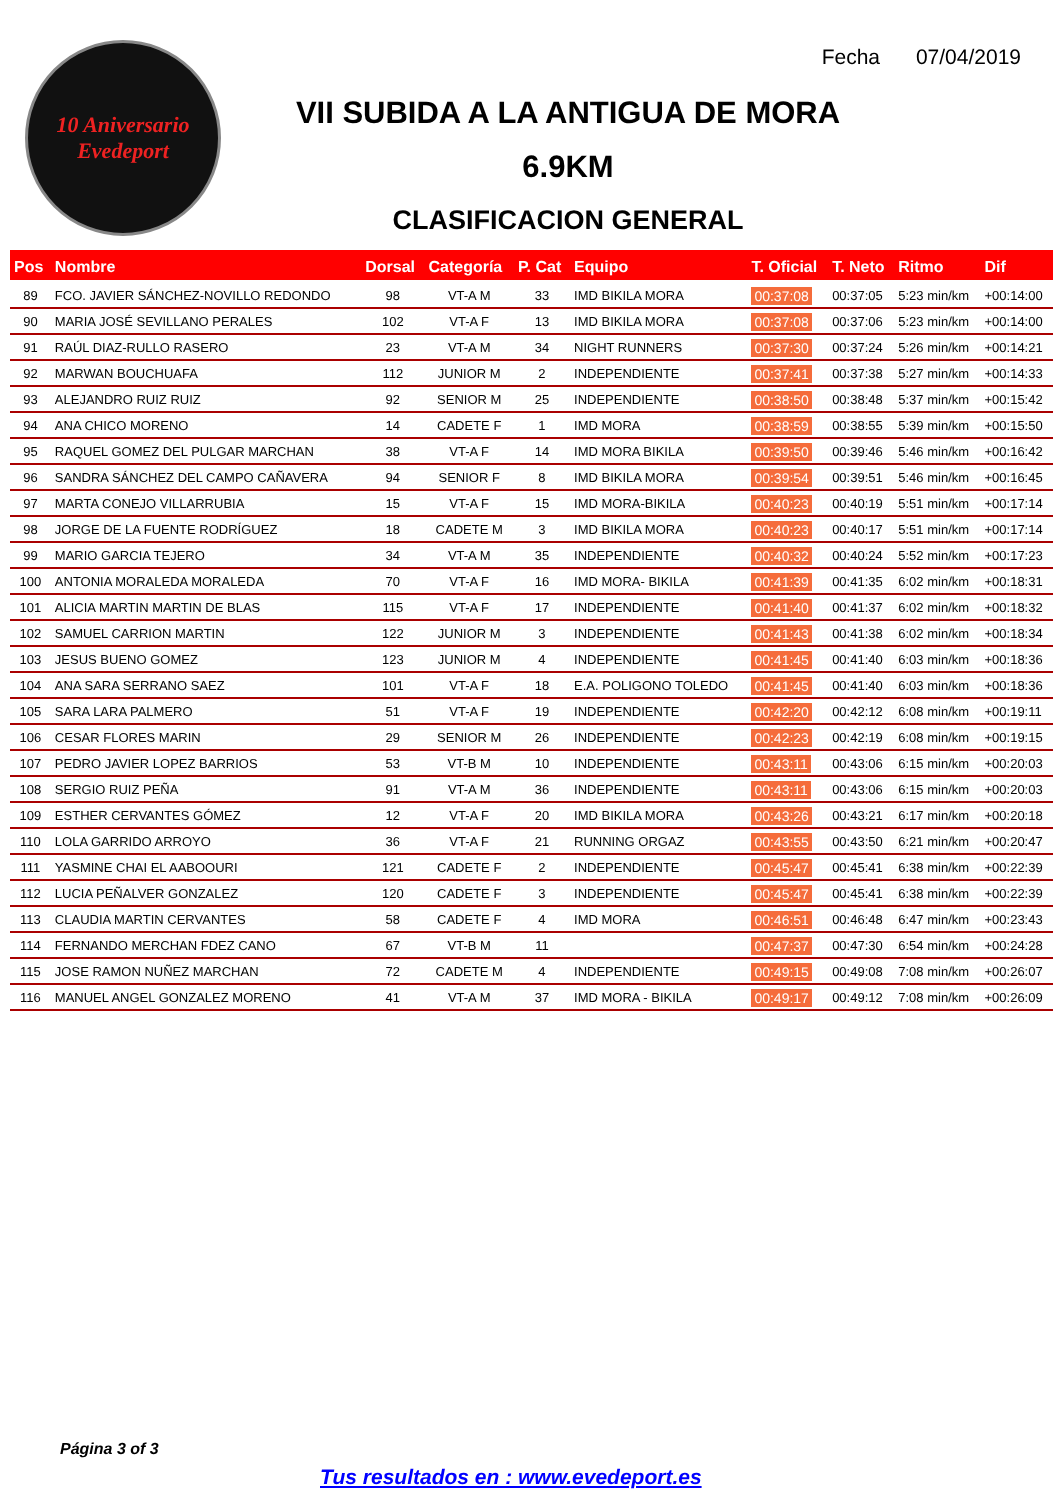10 Aniversario Evedeport
Fecha 07/04/2019
VII SUBIDA A LA ANTIGUA DE MORA
6.9KM
CLASIFICACION GENERAL
| Pos | Nombre | Dorsal | Categoría | P. Cat | Equipo | T. Oficial | T. Neto | Ritmo | Dif |
| --- | --- | --- | --- | --- | --- | --- | --- | --- | --- |
| 89 | FCO. JAVIER SÁNCHEZ-NOVILLO REDONDO | 98 | VT-A M | 33 | IMD BIKILA MORA | 00:37:08 | 00:37:05 | 5:23 min/km | +00:14:00 |
| 90 | MARIA JOSÉ SEVILLANO PERALES | 102 | VT-A F | 13 | IMD BIKILA MORA | 00:37:08 | 00:37:06 | 5:23 min/km | +00:14:00 |
| 91 | RAÚL DIAZ-RULLO RASERO | 23 | VT-A M | 34 | NIGHT RUNNERS | 00:37:30 | 00:37:24 | 5:26 min/km | +00:14:21 |
| 92 | MARWAN BOUCHUAFA | 112 | JUNIOR M | 2 | INDEPENDIENTE | 00:37:41 | 00:37:38 | 5:27 min/km | +00:14:33 |
| 93 | ALEJANDRO RUIZ RUIZ | 92 | SENIOR M | 25 | INDEPENDIENTE | 00:38:50 | 00:38:48 | 5:37 min/km | +00:15:42 |
| 94 | ANA CHICO MORENO | 14 | CADETE F | 1 | IMD MORA | 00:38:59 | 00:38:55 | 5:39 min/km | +00:15:50 |
| 95 | RAQUEL GOMEZ DEL PULGAR MARCHAN | 38 | VT-A F | 14 | IMD MORA BIKILA | 00:39:50 | 00:39:46 | 5:46 min/km | +00:16:42 |
| 96 | SANDRA SÁNCHEZ DEL CAMPO CAÑAVERA | 94 | SENIOR F | 8 | IMD BIKILA MORA | 00:39:54 | 00:39:51 | 5:46 min/km | +00:16:45 |
| 97 | MARTA CONEJO VILLARRUBIA | 15 | VT-A F | 15 | IMD MORA-BIKILA | 00:40:23 | 00:40:19 | 5:51 min/km | +00:17:14 |
| 98 | JORGE DE LA FUENTE RODRÍGUEZ | 18 | CADETE M | 3 | IMD BIKILA MORA | 00:40:23 | 00:40:17 | 5:51 min/km | +00:17:14 |
| 99 | MARIO GARCIA TEJERO | 34 | VT-A M | 35 | INDEPENDIENTE | 00:40:32 | 00:40:24 | 5:52 min/km | +00:17:23 |
| 100 | ANTONIA MORALEDA MORALEDA | 70 | VT-A F | 16 | IMD MORA- BIKILA | 00:41:39 | 00:41:35 | 6:02 min/km | +00:18:31 |
| 101 | ALICIA MARTIN MARTIN DE BLAS | 115 | VT-A F | 17 | INDEPENDIENTE | 00:41:40 | 00:41:37 | 6:02 min/km | +00:18:32 |
| 102 | SAMUEL CARRION MARTIN | 122 | JUNIOR M | 3 | INDEPENDIENTE | 00:41:43 | 00:41:38 | 6:02 min/km | +00:18:34 |
| 103 | JESUS BUENO GOMEZ | 123 | JUNIOR M | 4 | INDEPENDIENTE | 00:41:45 | 00:41:40 | 6:03 min/km | +00:18:36 |
| 104 | ANA SARA SERRANO SAEZ | 101 | VT-A F | 18 | E.A. POLIGONO TOLEDO | 00:41:45 | 00:41:40 | 6:03 min/km | +00:18:36 |
| 105 | SARA LARA PALMERO | 51 | VT-A F | 19 | INDEPENDIENTE | 00:42:20 | 00:42:12 | 6:08 min/km | +00:19:11 |
| 106 | CESAR FLORES MARIN | 29 | SENIOR M | 26 | INDEPENDIENTE | 00:42:23 | 00:42:19 | 6:08 min/km | +00:19:15 |
| 107 | PEDRO JAVIER LOPEZ BARRIOS | 53 | VT-B M | 10 | INDEPENDIENTE | 00:43:11 | 00:43:06 | 6:15 min/km | +00:20:03 |
| 108 | SERGIO RUIZ PEÑA | 91 | VT-A M | 36 | INDEPENDIENTE | 00:43:11 | 00:43:06 | 6:15 min/km | +00:20:03 |
| 109 | ESTHER CERVANTES GÓMEZ | 12 | VT-A F | 20 | IMD BIKILA MORA | 00:43:26 | 00:43:21 | 6:17 min/km | +00:20:18 |
| 110 | LOLA GARRIDO ARROYO | 36 | VT-A F | 21 | RUNNING ORGAZ | 00:43:55 | 00:43:50 | 6:21 min/km | +00:20:47 |
| 111 | YASMINE CHAI EL AABOOURI | 121 | CADETE F | 2 | INDEPENDIENTE | 00:45:47 | 00:45:41 | 6:38 min/km | +00:22:39 |
| 112 | LUCIA PEÑALVER GONZALEZ | 120 | CADETE F | 3 | INDEPENDIENTE | 00:45:47 | 00:45:41 | 6:38 min/km | +00:22:39 |
| 113 | CLAUDIA MARTIN CERVANTES | 58 | CADETE F | 4 | IMD MORA | 00:46:51 | 00:46:48 | 6:47 min/km | +00:23:43 |
| 114 | FERNANDO MERCHAN FDEZ CANO | 67 | VT-B M | 11 | | 00:47:37 | 00:47:30 | 6:54 min/km | +00:24:28 |
| 115 | JOSE RAMON NUÑEZ MARCHAN | 72 | CADETE M | 4 | INDEPENDIENTE | 00:49:15 | 00:49:08 | 7:08 min/km | +00:26:07 |
| 116 | MANUEL ANGEL GONZALEZ MORENO | 41 | VT-A M | 37 | IMD MORA - BIKILA | 00:49:17 | 00:49:12 | 7:08 min/km | +00:26:09 |
Página 3 of 3
Tus resultados en : www.evedeport.es